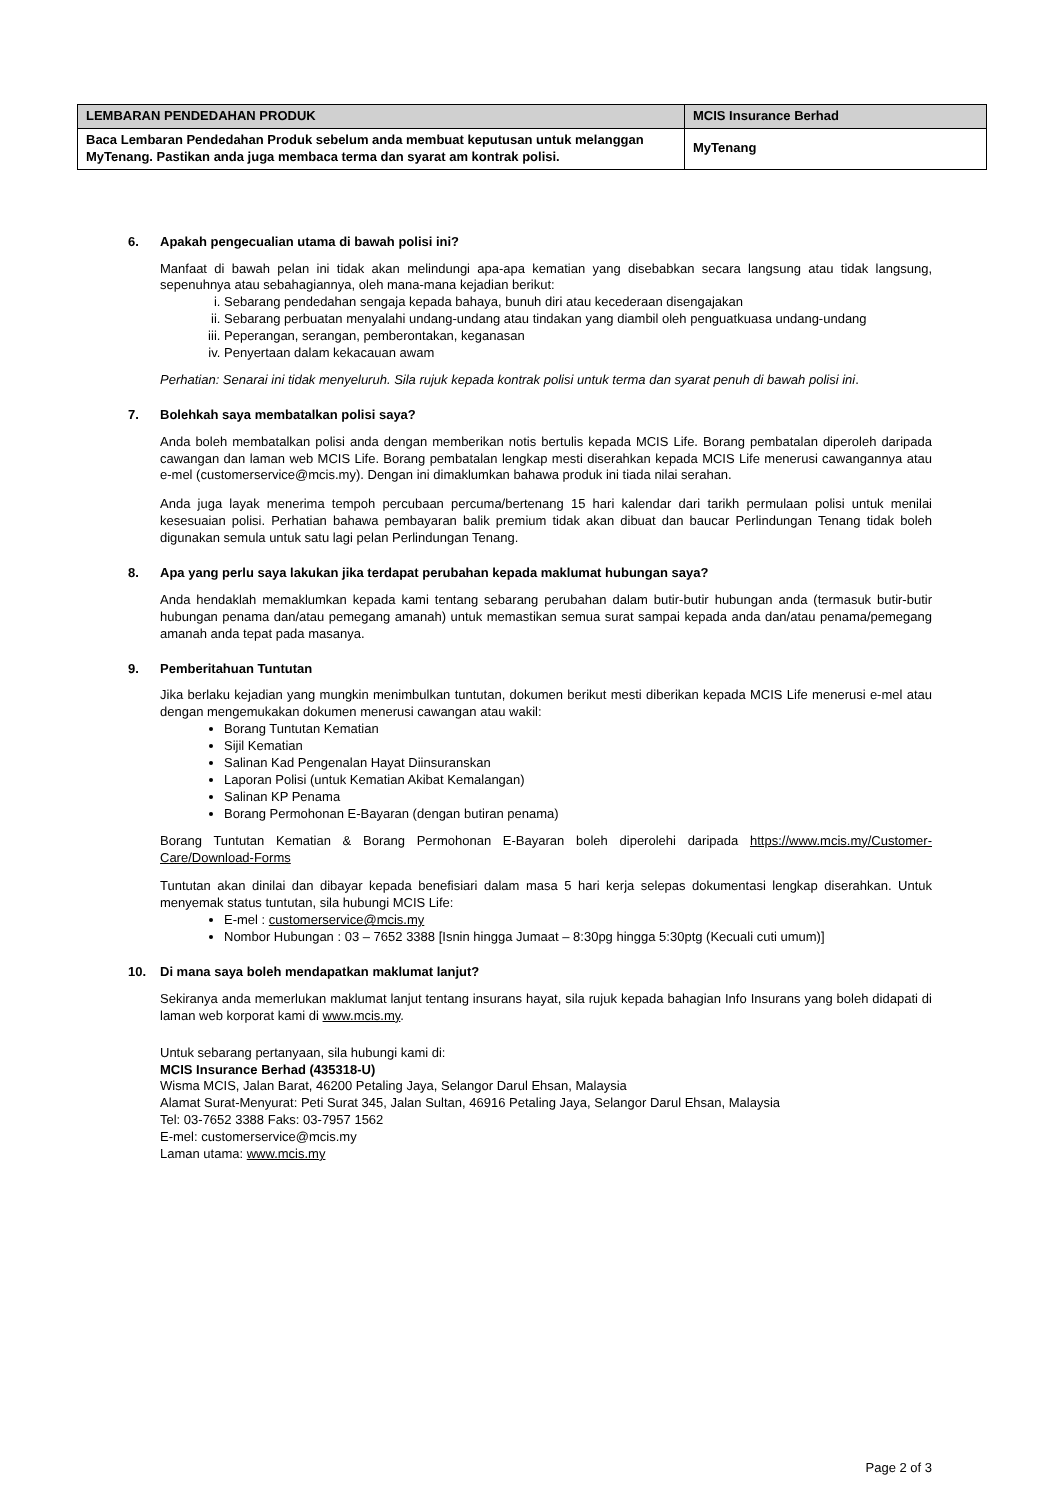| LEMBARAN PENDEDAHAN PRODUK | MCIS Insurance Berhad |
| --- | --- |
| Baca Lembaran Pendedahan Produk sebelum anda membuat keputusan untuk melanggan MyTenang. Pastikan anda juga membaca terma dan syarat am kontrak polisi. | MyTenang |
6. Apakah pengecualian utama di bawah polisi ini?
Manfaat di bawah pelan ini tidak akan melindungi apa-apa kematian yang disebabkan secara langsung atau tidak langsung, sepenuhnya atau sebahagiannya, oleh mana-mana kejadian berikut:
i. Sebarang pendedahan sengaja kepada bahaya, bunuh diri atau kecederaan disengajakan
ii. Sebarang perbuatan menyalahi undang-undang atau tindakan yang diambil oleh penguatkuasa undang-undang
iii. Peperangan, serangan, pemberontakan, keganasan
iv. Penyertaan dalam kekacauan awam
Perhatian: Senarai ini tidak menyeluruh. Sila rujuk kepada kontrak polisi untuk terma dan syarat penuh di bawah polisi ini.
7. Bolehkah saya membatalkan polisi saya?
Anda boleh membatalkan polisi anda dengan memberikan notis bertulis kepada MCIS Life. Borang pembatalan diperoleh daripada cawangan dan laman web MCIS Life. Borang pembatalan lengkap mesti diserahkan kepada MCIS Life menerusi cawangannya atau e-mel (customerservice@mcis.my). Dengan ini dimaklumkan bahawa produk ini tiada nilai serahan.
Anda juga layak menerima tempoh percubaan percuma/bertenang 15 hari kalendar dari tarikh permulaan polisi untuk menilai kesesuaian polisi. Perhatian bahawa pembayaran balik premium tidak akan dibuat dan baucar Perlindungan Tenang tidak boleh digunakan semula untuk satu lagi pelan Perlindungan Tenang.
8. Apa yang perlu saya lakukan jika terdapat perubahan kepada maklumat hubungan saya?
Anda hendaklah memaklumkan kepada kami tentang sebarang perubahan dalam butir-butir hubungan anda (termasuk butir-butir hubungan penama dan/atau pemegang amanah) untuk memastikan semua surat sampai kepada anda dan/atau penama/pemegang amanah anda tepat pada masanya.
9. Pemberitahuan Tuntutan
Jika berlaku kejadian yang mungkin menimbulkan tuntutan, dokumen berikut mesti diberikan kepada MCIS Life menerusi e-mel atau dengan mengemukakan dokumen menerusi cawangan atau wakil:
Borang Tuntutan Kematian
Sijil Kematian
Salinan Kad Pengenalan Hayat Diinsuranskan
Laporan Polisi (untuk Kematian Akibat Kemalangan)
Salinan KP Penama
Borang Permohonan E-Bayaran (dengan butiran penama)
Borang Tuntutan Kematian & Borang Permohonan E-Bayaran boleh diperolehi daripada https://www.mcis.my/Customer-Care/Download-Forms
Tuntutan akan dinilai dan dibayar kepada benefisiari dalam masa 5 hari kerja selepas dokumentasi lengkap diserahkan. Untuk menyemak status tuntutan, sila hubungi MCIS Life:
E-mel : customerservice@mcis.my
Nombor Hubungan : 03 – 7652 3388 [Isnin hingga Jumaat – 8:30pg hingga 5:30ptg (Kecuali cuti umum)]
10. Di mana saya boleh mendapatkan maklumat lanjut?
Sekiranya anda memerlukan maklumat lanjut tentang insurans hayat, sila rujuk kepada bahagian Info Insurans yang boleh didapati di laman web korporat kami di www.mcis.my.
Untuk sebarang pertanyaan, sila hubungi kami di:
MCIS Insurance Berhad (435318-U)
Wisma MCIS, Jalan Barat, 46200 Petaling Jaya, Selangor Darul Ehsan, Malaysia
Alamat Surat-Menyurat: Peti Surat 345, Jalan Sultan, 46916 Petaling Jaya, Selangor Darul Ehsan, Malaysia
Tel: 03-7652 3388 Faks: 03-7957 1562
E-mel: customerservice@mcis.my
Laman utama: www.mcis.my
Page 2 of 3